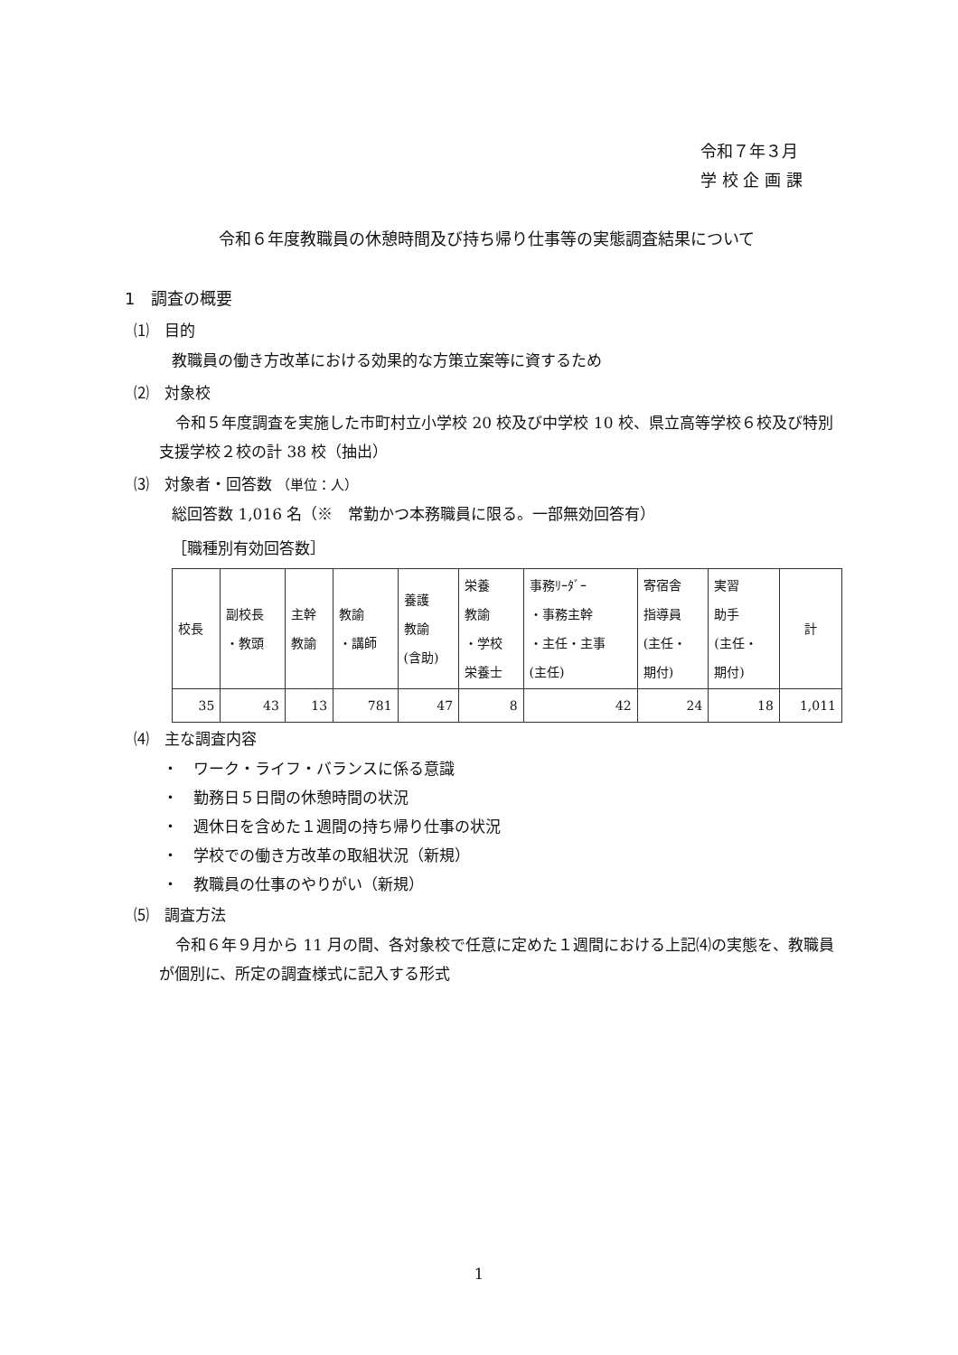令和７年３月
学 校 企 画 課
令和６年度教職員の休憩時間及び持ち帰り仕事等の実態調査結果について
1　調査の概要
⑴　目的
教職員の働き方改革における効果的な方策立案等に資するため
⑵　対象校
令和５年度調査を実施した市町村立小学校 20 校及び中学校 10 校、県立高等学校６校及び特別支援学校２校の計 38 校（抽出）
⑶　対象者・回答数 （単位：人）
総回答数 1,016 名（※　常勤かつ本務職員に限る。一部無効回答有）
［職種別有効回答数］
| 校長 | 副校長 ・教頭 | 主幹 教諭 | 教諭 ・講師 | 養護 教諭 (含助) | 栄養 教諭 ・学校 栄養士 | 事務ﾘｰﾀﾞｰ ・事務主幹 ・主任・主事 (主任) | 寄宿舎 指導員 (主任・ 期付) | 実習 助手 (主任・ 期付) | 計 |
| --- | --- | --- | --- | --- | --- | --- | --- | --- | --- |
| 35 | 43 | 13 | 781 | 47 | 8 | 42 | 24 | 18 | 1,011 |
⑷　主な調査内容
・　ワーク・ライフ・バランスに係る意識
・　勤務日５日間の休憩時間の状況
・　週休日を含めた１週間の持ち帰り仕事の状況
・　学校での働き方改革の取組状況（新規）
・　教職員の仕事のやりがい（新規）
⑸　調査方法
令和６年９月から 11 月の間、各対象校で任意に定めた１週間における上記⑷の実態を、教職員が個別に、所定の調査様式に記入する形式
1